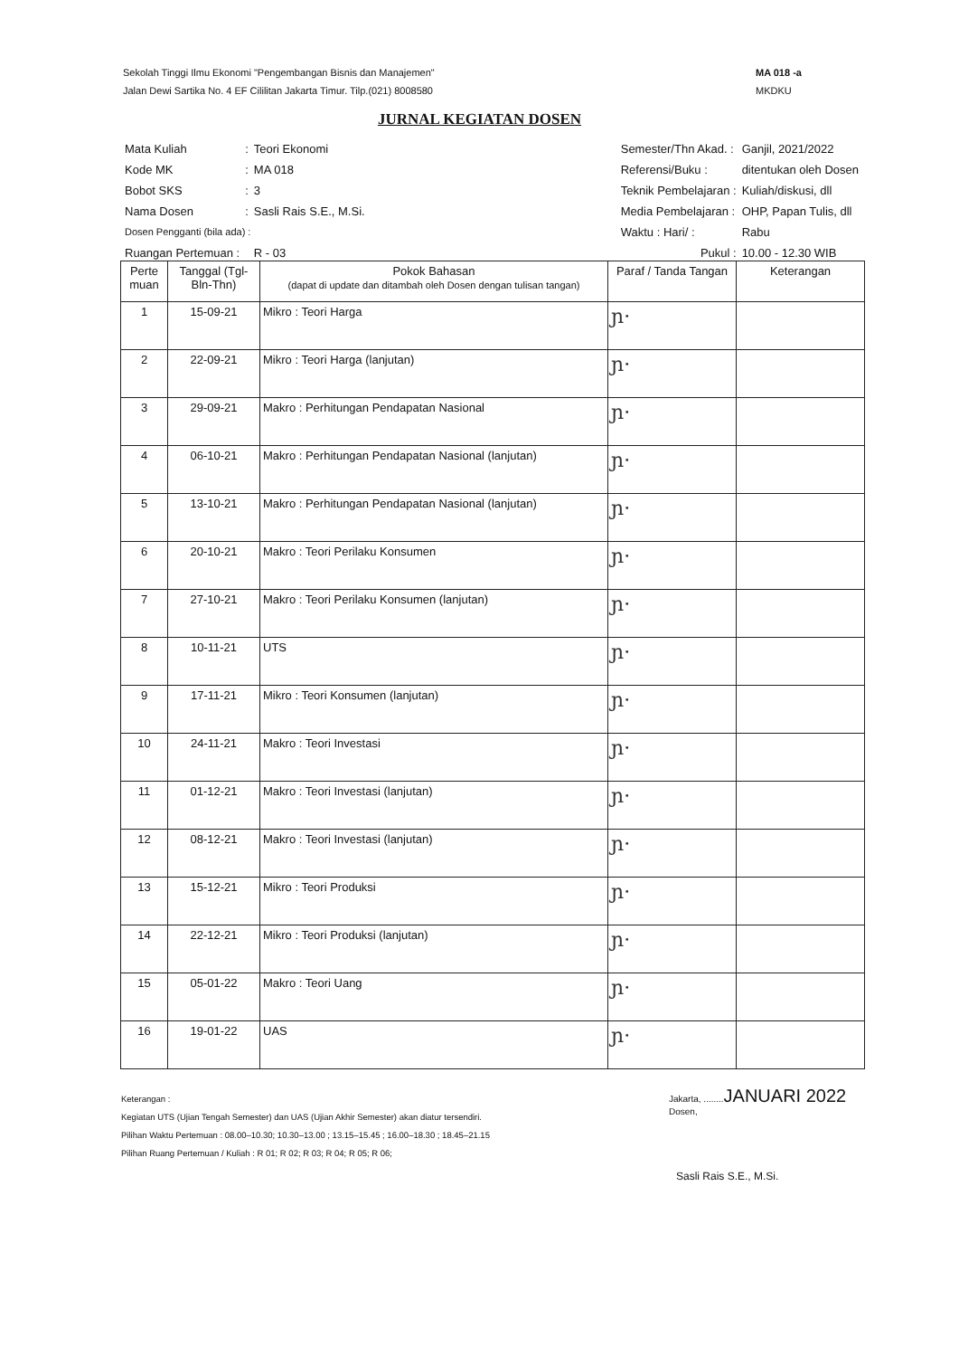Sekolah Tinggi Ilmu Ekonomi "Pengembangan Bisnis dan Manajemen"
Jalan Dewi Sartika No. 4 EF Cililitan Jakarta Timur. Tilp.(021) 8008580
MA 018 -a
MKDKU
JURNAL KEGIATAN DOSEN
| Mata Kuliah | : | Teori Ekonomi |
| Kode MK | : | MA 018 |
| Bobot SKS | : | 3 |
| Nama Dosen | : | Sasli Rais S.E., M.Si. |
| Dosen Pengganti (bila ada) : | | |
| Ruangan Pertemuan : | | R - 03 |
| Semester/Thn Akad. : | Ganjil, 2021/2022 |
| Referensi/Buku : | ditentukan oleh Dosen |
| Teknik Pembelajaran : | Kuliah/diskusi, dll |
| Media Pembelajaran : | OHP, Papan Tulis, dll |
| Waktu : Hari/ : | Rabu |
| Pukul : | 10.00 - 12.30 WIB |
| Perte muan | Tanggal (Tgl-Bln-Thn) | Pokok Bahasan (dapat di update dan ditambah oleh Dosen dengan tulisan tangan) | Paraf / Tanda Tangan | Keterangan |
| --- | --- | --- | --- | --- |
| 1 | 15-09-21 | Mikro : Teori Harga | ɲ· | |
| 2 | 22-09-21 | Mikro : Teori Harga (lanjutan) | ɲ· | |
| 3 | 29-09-21 | Makro : Perhitungan Pendapatan Nasional | ɲ· | |
| 4 | 06-10-21 | Makro : Perhitungan Pendapatan Nasional (lanjutan) | ɲ· | |
| 5 | 13-10-21 | Makro : Perhitungan Pendapatan Nasional (lanjutan) | ɲ· | |
| 6 | 20-10-21 | Makro : Teori Perilaku Konsumen | ɲ· | |
| 7 | 27-10-21 | Makro : Teori Perilaku Konsumen (lanjutan) | ɲ· | |
| 8 | 10-11-21 | UTS | ɲ· | |
| 9 | 17-11-21 | Mikro : Teori Konsumen (lanjutan) | ɲ· | |
| 10 | 24-11-21 | Makro : Teori Investasi | ɲ· | |
| 11 | 01-12-21 | Makro : Teori Investasi (lanjutan) | ɲ· | |
| 12 | 08-12-21 | Makro : Teori Investasi (lanjutan) | ɲ· | |
| 13 | 15-12-21 | Mikro : Teori Produksi | ɲ· | |
| 14 | 22-12-21 | Mikro : Teori Produksi (lanjutan) | ɲ· | |
| 15 | 05-01-22 | Makro : Teori Uang | ɲ· | |
| 16 | 19-01-22 | UAS | ɲ· | |
Keterangan :
Kegiatan UTS (Ujian Tengah Semester) dan UAS (Ujian Akhir Semester) akan diatur tersendiri.
Pilihan Waktu Pertemuan : 08.00–10.30; 10.30–13.00 ; 13.15–15.45 ; 16.00–18.30 ; 18.45–21.15
Pilihan Ruang Pertemuan / Kuliah : R 01; R 02; R 03; R 04; R 05; R 06;
Jakarta, ........JANUARI 2022
Dosen,
Sasli Rais S.E., M.Si.